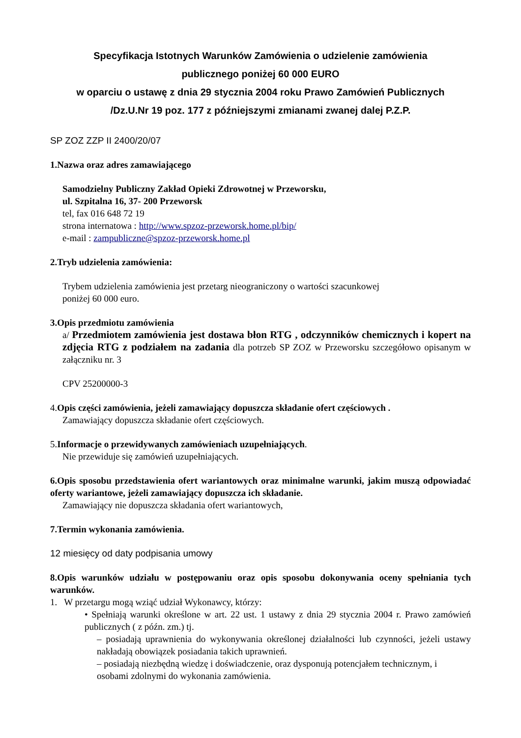Specyfikacja Istotnych Warunków Zamówienia o udzielenie zamówienia
publicznego poniżej 60 000 EURO
w oparciu o ustawę z dnia 29 stycznia 2004 roku Prawo Zamówień Publicznych
/Dz.U.Nr 19 poz. 177 z późniejszymi zmianami zwanej dalej P.Z.P.
SP ZOZ ZZP II 2400/20/07
1.Nazwa oraz adres zamawiającego
Samodzielny Publiczny Zakład Opieki Zdrowotnej w Przeworsku,
ul. Szpitalna 16, 37- 200 Przeworsk
tel, fax 016 648 72 19
strona internatowa : http://www.spzoz-przeworsk.home.pl/bip/
e-mail : zampubliczne@spzoz-przeworsk.home.pl
2.Tryb udzielenia zamówienia:
Trybem udzielenia zamówienia jest przetarg nieograniczony o wartości szacunkowej
poniżej 60 000 euro.
3.Opis przedmiotu zamówienia
a/ Przedmiotem zamówienia jest dostawa błon RTG , odczynników chemicznych i kopert na zdjęcia RTG z podziałem na zadania dla potrzeb SP ZOZ w Przeworsku szczegółowo opisanym w załączniku nr. 3
CPV 25200000-3
4.Opis części zamówienia, jeżeli zamawiający dopuszcza składanie ofert częściowych .
Zamawiający dopuszcza składanie ofert częściowych.
5.Informacje o przewidywanych zamówieniach uzupełniających.
Nie przewiduje się zamówień uzupełniających.
6.Opis sposobu przedstawienia ofert wariantowych oraz minimalne warunki, jakim muszą odpowiadać oferty wariantowe, jeżeli zamawiający dopuszcza ich składanie.
Zamawiający nie dopuszcza składania ofert wariantowych,
7.Termin wykonania zamówienia.
12 miesięcy od daty podpisania umowy
8.Opis warunków udziału w postępowaniu oraz opis sposobu dokonywania oceny spełniania tych warunków.
1. W przetargu mogą wziąć udział Wykonawcy, którzy:
• Spełniają warunki określone w art. 22 ust. 1 ustawy z dnia 29 stycznia 2004 r. Prawo zamówień publicznych ( z późn. zm.) tj.
– posiadają uprawnienia do wykonywania określonej działalności lub czynności, jeżeli ustawy nakładają obowiązek posiadania takich uprawnień.
– posiadają niezbędną wiedzę i doświadczenie, oraz dysponują potencjałem technicznym, i osobami zdolnymi do wykonania zamówienia.